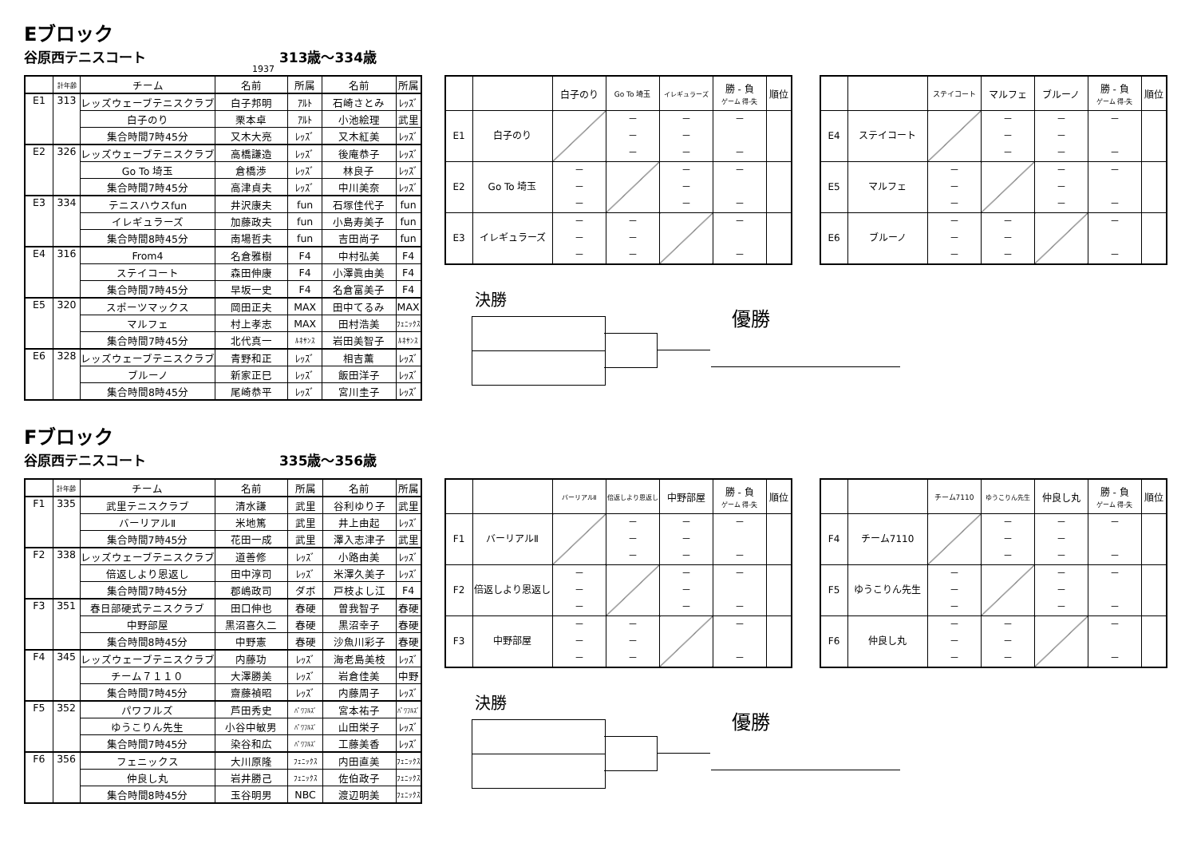Eブロック
谷原西テニスコート 313歳～334歳
1937
| | 計年齢 | チーム | 名前 | 所属 | 名前 | 所属 |
| --- | --- | --- | --- | --- | --- | --- |
| E1 | 313 | レッズウェーブテニスクラブ | 白子邦明 | ｱﾙﾄ | 石崎さとみ | ﾚｯｽﾞ |
| | | 白子のり | 栗本卓 | ｱﾙﾄ | 小池絵理 | 武里 |
| | | 集合時間7時45分 | 又木大亮 | ﾚｯｽﾞ | 又木紅美 | ﾚｯｽﾞ |
| E2 | 326 | レッズウェーブテニスクラブ | 高橋謙造 | ﾚｯｽﾞ | 後庵恭子 | ﾚｯｽﾞ |
| | | Go To 埼玉 | 倉橋渉 | ﾚｯｽﾞ | 林良子 | ﾚｯｽﾞ |
| | | 集合時間7時45分 | 高津貞夫 | ﾚｯｽﾞ | 中川美奈 | ﾚｯｽﾞ |
| E3 | 334 | テニスハウスfun | 井沢康夫 | fun | 石塚佳代子 | fun |
| | | イレギュラーズ | 加藤政夫 | fun | 小島寿美子 | fun |
| | | 集合時間8時45分 | 南場哲夫 | fun | 吉田尚子 | fun |
| E4 | 316 | From4 | 名倉雅樹 | F4 | 中村弘美 | F4 |
| | | ステイコート | 森田伸康 | F4 | 小澤眞由美 | F4 |
| | | 集合時間7時45分 | 早坂一史 | F4 | 名倉富美子 | F4 |
| E5 | 320 | スポーツマックス | 岡田正夫 | MAX | 田中てるみ | MAX |
| | | マルフェ | 村上孝志 | MAX | 田村浩美 | ﾌｪﾆｯｸｽ |
| | | 集合時間7時45分 | 北代真一 | ﾙﾈｻﾝｽ | 岩田美智子 | ﾙﾈｻﾝｽ |
| E6 | 328 | レッズウェーブテニスクラブ | 青野和正 | ﾚｯｽﾞ | 相吉薫 | ﾚｯｽﾞ |
| | | ブルーノ | 新家正巳 | ﾚｯｽﾞ | 飯田洋子 | ﾚｯｽﾞ |
| | | 集合時間8時45分 | 尾崎恭平 | ﾚｯｽﾞ | 宮川圭子 | ﾚｯｽﾞ |
| | | 白子のり | Go To 埼玉 | イレギュラーズ | 勝 - 負 ゲーム 得-失 | 順位 |
| --- | --- | --- | --- | --- | --- | --- |
| E1 | 白子のり | | － － － | － － － | － － | |
| E2 | Go To 埼玉 | － － － | | － － － | － － | |
| E3 | イレギュラーズ | － － － | － － － | | － － | |
| | | ステイコート | マルフェ | ブルーノ | 勝 - 負 ゲーム 得-失 | 順位 |
| --- | --- | --- | --- | --- | --- | --- |
| E4 | ステイコート | | － － － | － － － | － － | |
| E5 | マルフェ | － － － | | － － － | － － | |
| E6 | ブルーノ | － － － | － － － | | － － | |
決勝
優勝
Fブロック
谷原西テニスコート 335歳～356歳
| | 計年齢 | チーム | 名前 | 所属 | 名前 | 所属 |
| --- | --- | --- | --- | --- | --- | --- |
| F1 | 335 | 武里テニスクラブ | 清水謙 | 武里 | 谷利ゆり子 | 武里 |
| | | バーリアルⅡ | 米地篤 | 武里 | 井上由起 | ﾚｯｽﾞ |
| | | 集合時間7時45分 | 花田一成 | 武里 | 澤入志津子 | 武里 |
| F2 | 338 | レッズウェーブテニスクラブ | 道善修 | ﾚｯｽﾞ | 小路由美 | ﾚｯｽﾞ |
| | | 倍返しより恩返し | 田中淳司 | ﾚｯｽﾞ | 米澤久美子 | ﾚｯｽﾞ |
| | | 集合時間7時45分 | 郡嶋政司 | ダボ | 戸枝よし江 | F4 |
| F3 | 351 | 春日部硬式テニスクラブ | 田口伸也 | 春硬 | 曽我智子 | 春硬 |
| | | 中野部屋 | 黒沼喜久二 | 春硬 | 黒沼幸子 | 春硬 |
| | | 集合時間8時45分 | 中野憲 | 春硬 | 沙魚川彩子 | 春硬 |
| F4 | 345 | レッズウェーブテニスクラブ | 内藤功 | ﾚｯｽﾞ | 海老島美枝 | ﾚｯｽﾞ |
| | | チーム７１１０ | 大澤勝美 | ﾚｯｽﾞ | 岩倉佳美 | 中野 |
| | | 集合時間7時45分 | 齋藤禎昭 | ﾚｯｽﾞ | 内藤周子 | ﾚｯｽﾞ |
| F5 | 352 | パワフルズ | 芦田秀史 | ﾊﾟﾜﾌﾙｽﾞ | 宮本祐子 | ﾊﾟﾜﾌﾙｽﾞ |
| | | ゆうこりん先生 | 小谷中敏男 | ﾊﾟﾜﾌﾙｽﾞ | 山田栄子 | ﾚｯｽﾞ |
| | | 集合時間7時45分 | 染谷和広 | ﾊﾟﾜﾌﾙｽﾞ | 工藤美香 | ﾚｯｽﾞ |
| F6 | 356 | フェニックス | 大川原隆 | ﾌｪﾆｯｸｽ | 内田直美 | ﾌｪﾆｯｸｽ |
| | | 仲良し丸 | 岩井勝己 | ﾌｪﾆｯｸｽ | 佐伯政子 | ﾌｪﾆｯｸｽ |
| | | 集合時間8時45分 | 玉谷明男 | NBC | 渡辺明美 | ﾌｪﾆｯｸｽ |
| | | バーリアルⅡ | 倍返しより恩返し | 中野部屋 | 勝 - 負 ゲーム 得-失 | 順位 |
| --- | --- | --- | --- | --- | --- | --- |
| F1 | バーリアルⅡ | | － － － | － － － | － － | |
| F2 | 倍返しより恩返し | － － － | | － － － | － － | |
| F3 | 中野部屋 | － － － | － － － | | － － | |
| | | チーム7110 | ゆうこりん先生 | 仲良し丸 | 勝 - 負 ゲーム 得-失 | 順位 |
| --- | --- | --- | --- | --- | --- | --- |
| F4 | チーム7110 | | － － － | － － － | － － | |
| F5 | ゆうこりん先生 | － － － | | － － － | － － | |
| F6 | 仲良し丸 | － － － | － － － | | － － | |
決勝
優勝